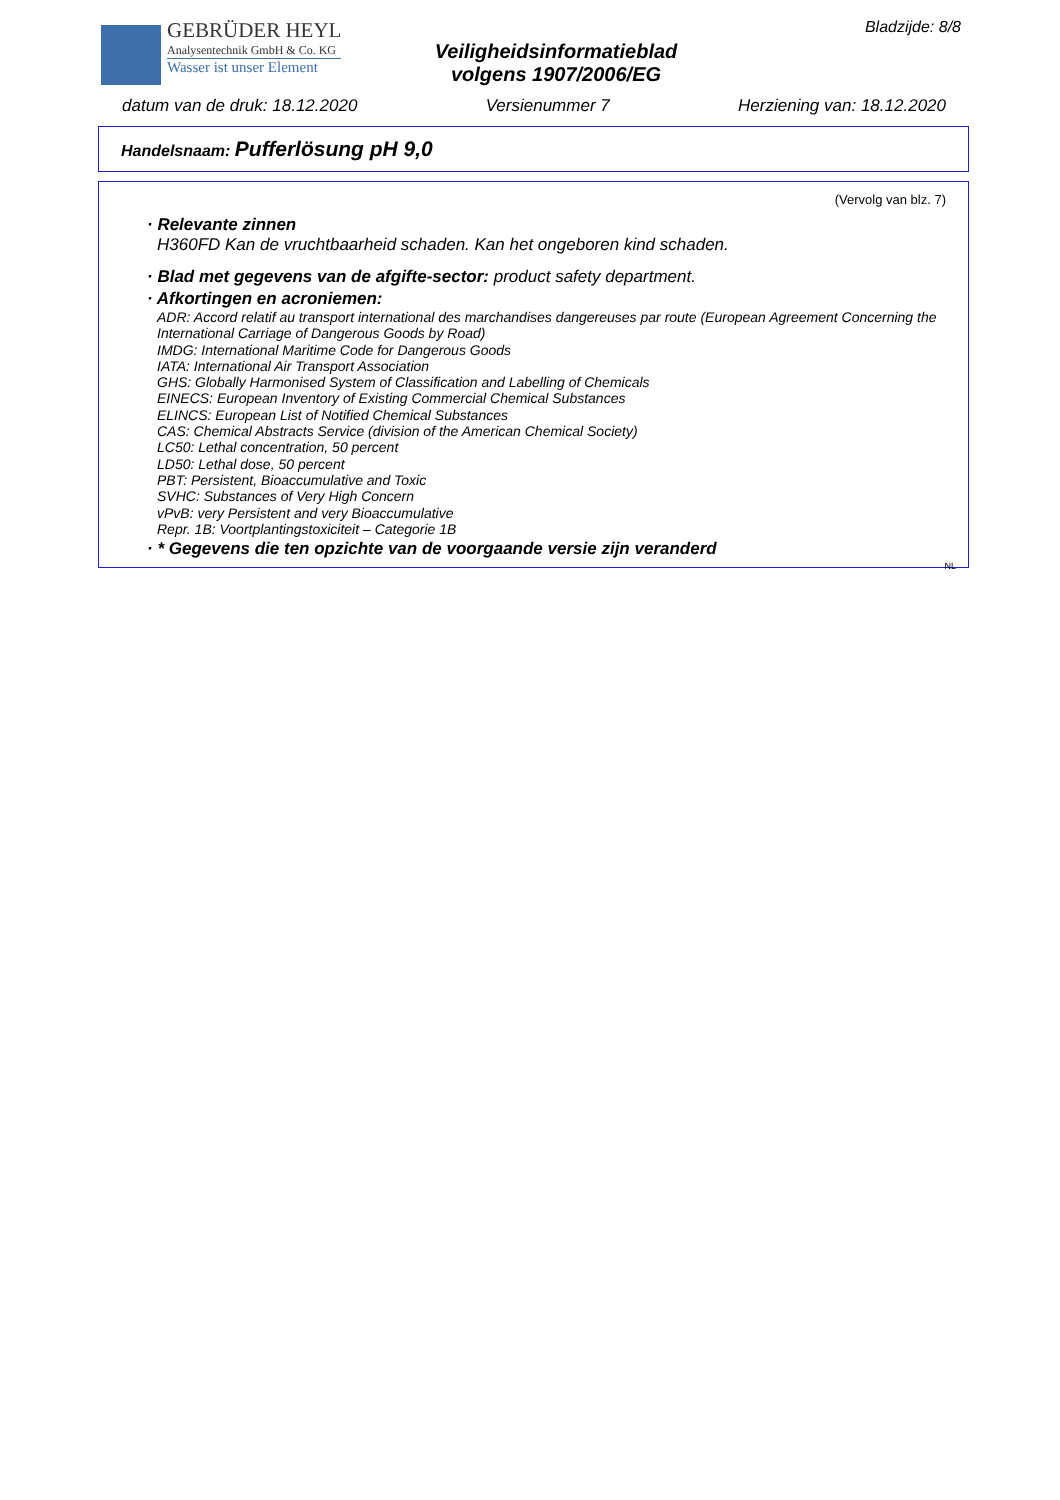GEBRÜDER HEYL
Analysentechnik GmbH & Co. KG
Wasser ist unser Element
Veiligheidsinformatieblad
volgens 1907/2006/EG
Bladzijde: 8/8
datum van de druk: 18.12.2020 Versienummer 7 Herziening van: 18.12.2020
Handelsnaam: Pufferlösung pH 9,0
(Vervolg van blz. 7)
· Relevante zinnen
H360FD Kan de vruchtbaarheid schaden. Kan het ongeboren kind schaden.
· Blad met gegevens van de afgifte-sector: product safety department.
· Afkortingen en acroniemen:
ADR: Accord relatif au transport international des marchandises dangereuses par route (European Agreement Concerning the International Carriage of Dangerous Goods by Road)
IMDG: International Maritime Code for Dangerous Goods
IATA: International Air Transport Association
GHS: Globally Harmonised System of Classification and Labelling of Chemicals
EINECS: European Inventory of Existing Commercial Chemical Substances
ELINCS: European List of Notified Chemical Substances
CAS: Chemical Abstracts Service (division of the American Chemical Society)
LC50: Lethal concentration, 50 percent
LD50: Lethal dose, 50 percent
PBT: Persistent, Bioaccumulative and Toxic
SVHC: Substances of Very High Concern
vPvB: very Persistent and very Bioaccumulative
Repr. 1B: Voortplantingstoxiciteit – Categorie 1B
· * Gegevens die ten opzichte van de voorgaande versie zijn veranderd
NL